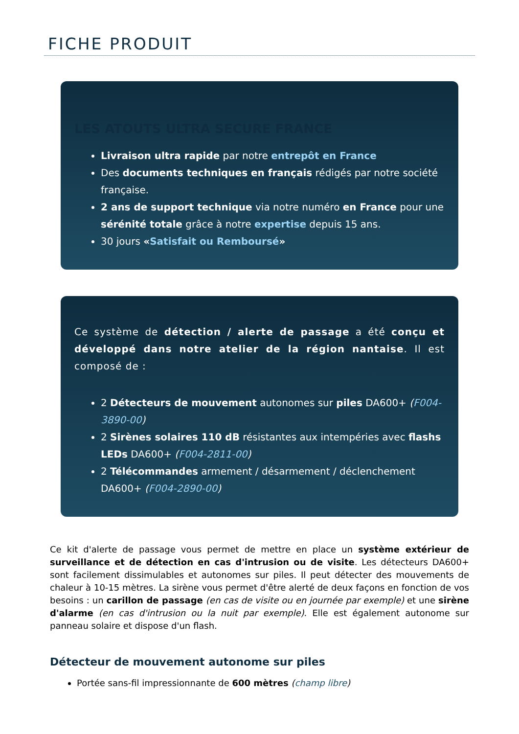FICHE PRODUIT
LES ATOUTS ULTRA SECURE FRANCE
Livraison ultra rapide par notre entrepôt en France
Des documents techniques en français rédigés par notre société française.
2 ans de support technique via notre numéro en France pour une sérénité totale grâce à notre expertise depuis 15 ans.
30 jours «Satisfait ou Remboursé»
Ce système de détection / alerte de passage a été conçu et développé dans notre atelier de la région nantaise. Il est composé de :
2 Détecteurs de mouvement autonomes sur piles DA600+ (F004-3890-00)
2 Sirènes solaires 110 dB résistantes aux intempéries avec flashs LEDs DA600+ (F004-2811-00)
2 Télécommandes armement / désarmement / déclenchement DA600+ (F004-2890-00)
Ce kit d'alerte de passage vous permet de mettre en place un système extérieur de surveillance et de détection en cas d'intrusion ou de visite. Les détecteurs DA600+ sont facilement dissimulables et autonomes sur piles. Il peut détecter des mouvements de chaleur à 10-15 mètres. La sirène vous permet d'être alerté de deux façons en fonction de vos besoins : un carillon de passage (en cas de visite ou en journée par exemple) et une sirène d'alarme (en cas d'intrusion ou la nuit par exemple). Elle est également autonome sur panneau solaire et dispose d'un flash.
Détecteur de mouvement autonome sur piles
Portée sans-fil impressionnante de 600 mètres (champ libre)